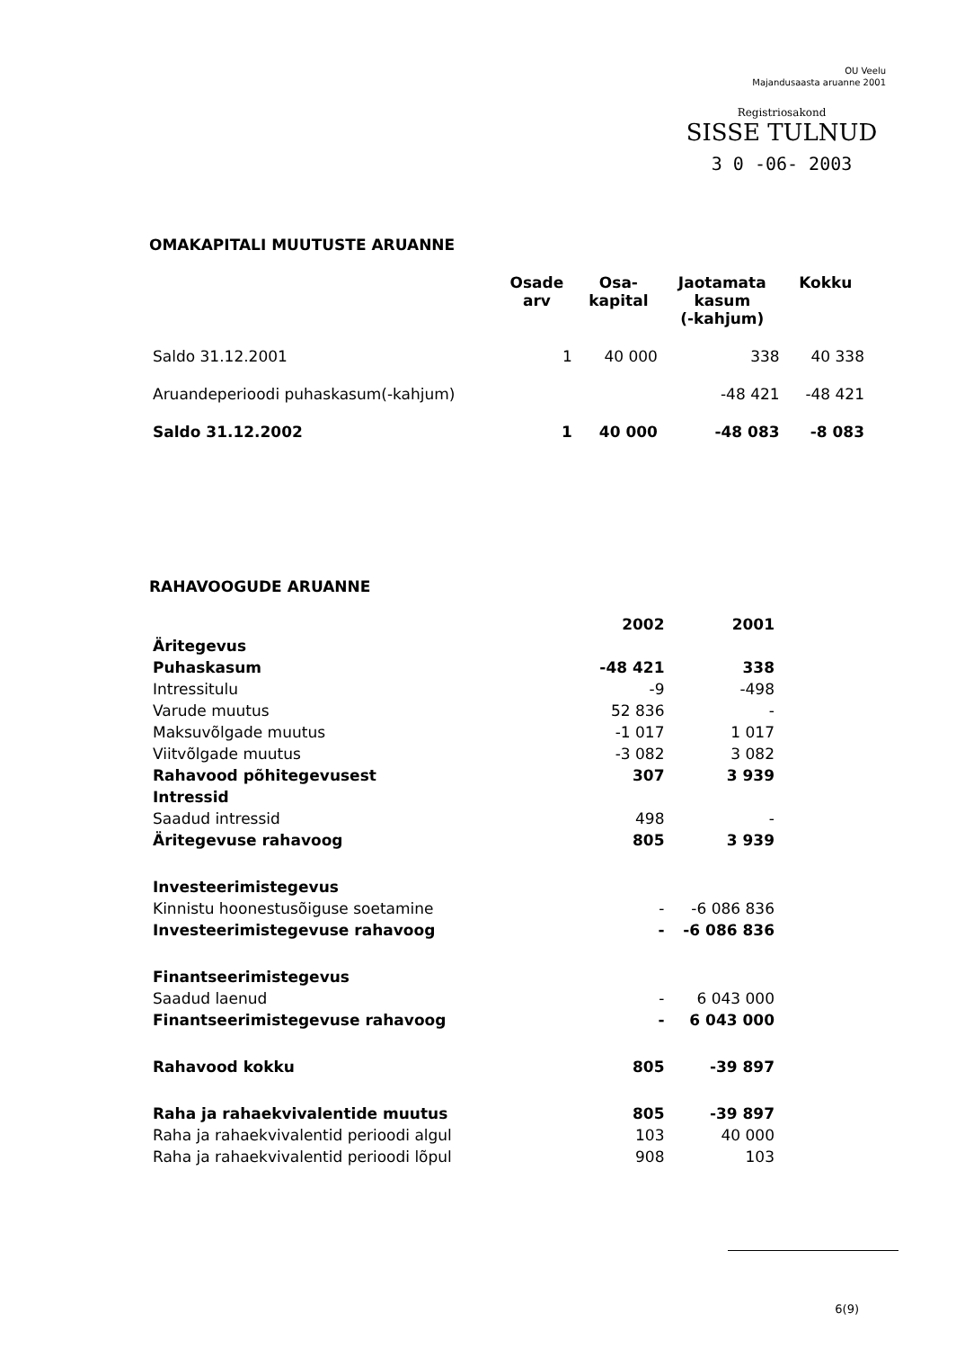OU Veelu
Majandusaasta aruanne 2001
Registriosakond
SISSE TULNUD
3 0 -06- 2003
OMAKAPITALI MUUTUSTE ARUANNE
| | Osade arv | Osa- kapital | Jaotamata kasum (-kahjum) | Kokku |
| --- | --- | --- | --- | --- |
| Saldo 31.12.2001 | 1 | 40 000 | 338 | 40 338 |
| Aruandeperioodi puhaskasum(-kahjum) | | | -48 421 | -48 421 |
| Saldo 31.12.2002 | 1 | 40 000 | -48 083 | -8 083 |
RAHAVOOGUDE ARUANNE
| | 2002 | 2001 |
| Äritegevus | | |
| Puhaskasum | -48 421 | 338 |
| Intressitulu | -9 | -498 |
| Varude muutus | 52 836 | - |
| Maksuvõlgade muutus | -1 017 | 1 017 |
| Viitvõlgade muutus | -3 082 | 3 082 |
| Rahavood põhitegevusest | 307 | 3 939 |
| Intressid | | |
| Saadud intressid | 498 | - |
| Äritegevuse rahavoog | 805 | 3 939 |
| Investeerimistegevus | | |
| Kinnistu hoonestusõiguse soetamine | - | -6 086 836 |
| Investeerimistegevuse rahavoog | - | -6 086 836 |
| Finantseerimistegevus | | |
| Saadud laenud | - | 6 043 000 |
| Finantseerimistegevuse rahavoog | - | 6 043 000 |
| Rahavood kokku | 805 | -39 897 |
| Raha ja rahaekvivalentide muutus | 805 | -39 897 |
| Raha ja rahaekvivalentid perioodi algul | 103 | 40 000 |
| Raha ja rahaekvivalentid perioodi lõpul | 908 | 103 |
6(9)